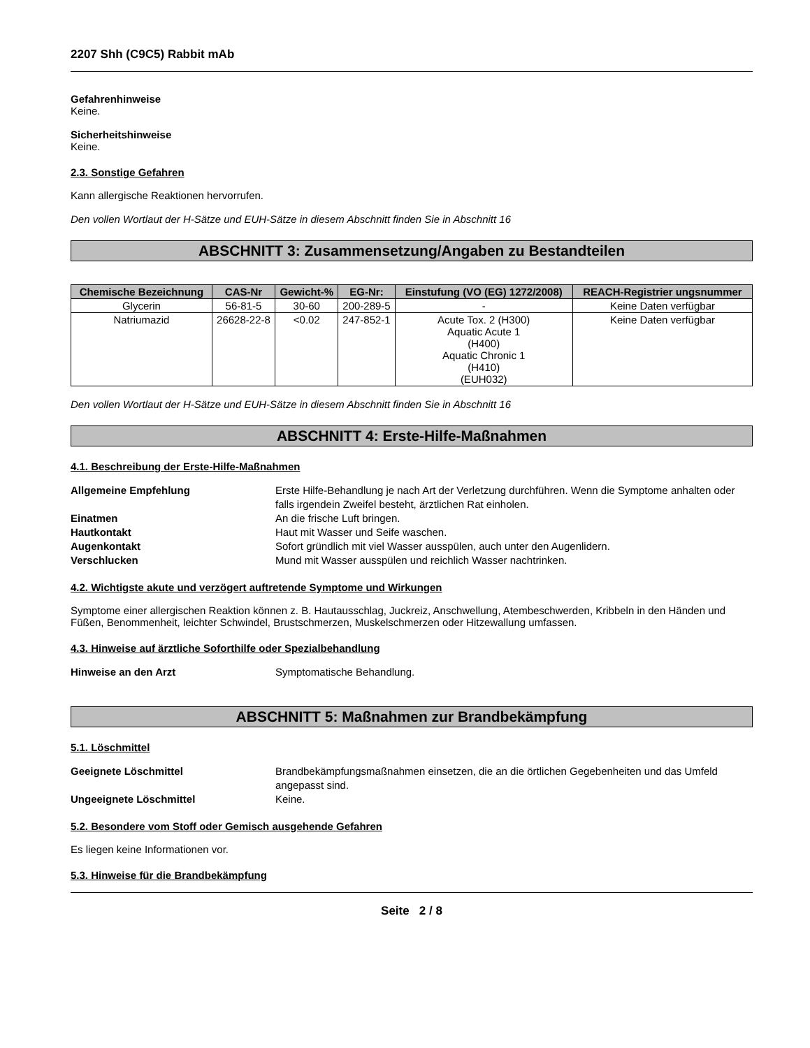2207 Shh (C9C5) Rabbit mAb
Gefahrenhinweise
Keine.
Sicherheitshinweise
Keine.
2.3. Sonstige Gefahren
Kann allergische Reaktionen hervorrufen.
Den vollen Wortlaut der H-Sätze und EUH-Sätze in diesem Abschnitt finden Sie in Abschnitt 16
ABSCHNITT 3: Zusammensetzung/Angaben zu Bestandteilen
| Chemische Bezeichnung | CAS-Nr | Gewicht-% | EG-Nr: | Einstufung (VO (EG) 1272/2008) | REACH-Registrier ungsnummer |
| --- | --- | --- | --- | --- | --- |
| Glycerin | 56-81-5 | 30-60 | 200-289-5 | - | Keine Daten verfügbar |
| Natriumazid | 26628-22-8 | <0.02 | 247-852-1 | Acute Tox. 2 (H300) Aquatic Acute 1 (H400) Aquatic Chronic 1 (H410) (EUH032) | Keine Daten verfügbar |
Den vollen Wortlaut der H-Sätze und EUH-Sätze in diesem Abschnitt finden Sie in Abschnitt 16
ABSCHNITT 4: Erste-Hilfe-Maßnahmen
4.1. Beschreibung der Erste-Hilfe-Maßnahmen
Allgemeine Empfehlung Erste Hilfe-Behandlung je nach Art der Verletzung durchführen. Wenn die Symptome anhalten oder falls irgendein Zweifel besteht, ärztlichen Rat einholen.
Einatmen An die frische Luft bringen.
Hautkontakt Haut mit Wasser und Seife waschen.
Augenkontakt Sofort gründlich mit viel Wasser ausspülen, auch unter den Augenlidern.
Verschlucken Mund mit Wasser ausspülen und reichlich Wasser nachtrinken.
4.2. Wichtigste akute und verzögert auftretende Symptome und Wirkungen
Symptome einer allergischen Reaktion können z. B. Hautausschlag, Juckreiz, Anschwellung, Atembeschwerden, Kribbeln in den Händen und Füßen, Benommenheit, leichter Schwindel, Brustschmerzen, Muskelschmerzen oder Hitzewallung umfassen.
4.3. Hinweise auf ärztliche Soforthilfe oder Spezialbehandlung
Hinweise an den Arzt Symptomatische Behandlung.
ABSCHNITT 5: Maßnahmen zur Brandbekämpfung
5.1. Löschmittel
Geeignete Löschmittel Brandbekämpfungsmaßnahmen einsetzen, die an die örtlichen Gegebenheiten und das Umfeld angepasst sind.
Ungeeignete Löschmittel Keine.
5.2. Besondere vom Stoff oder Gemisch ausgehende Gefahren
Es liegen keine Informationen vor.
5.3. Hinweise für die Brandbekämpfung
Seite 2 / 8